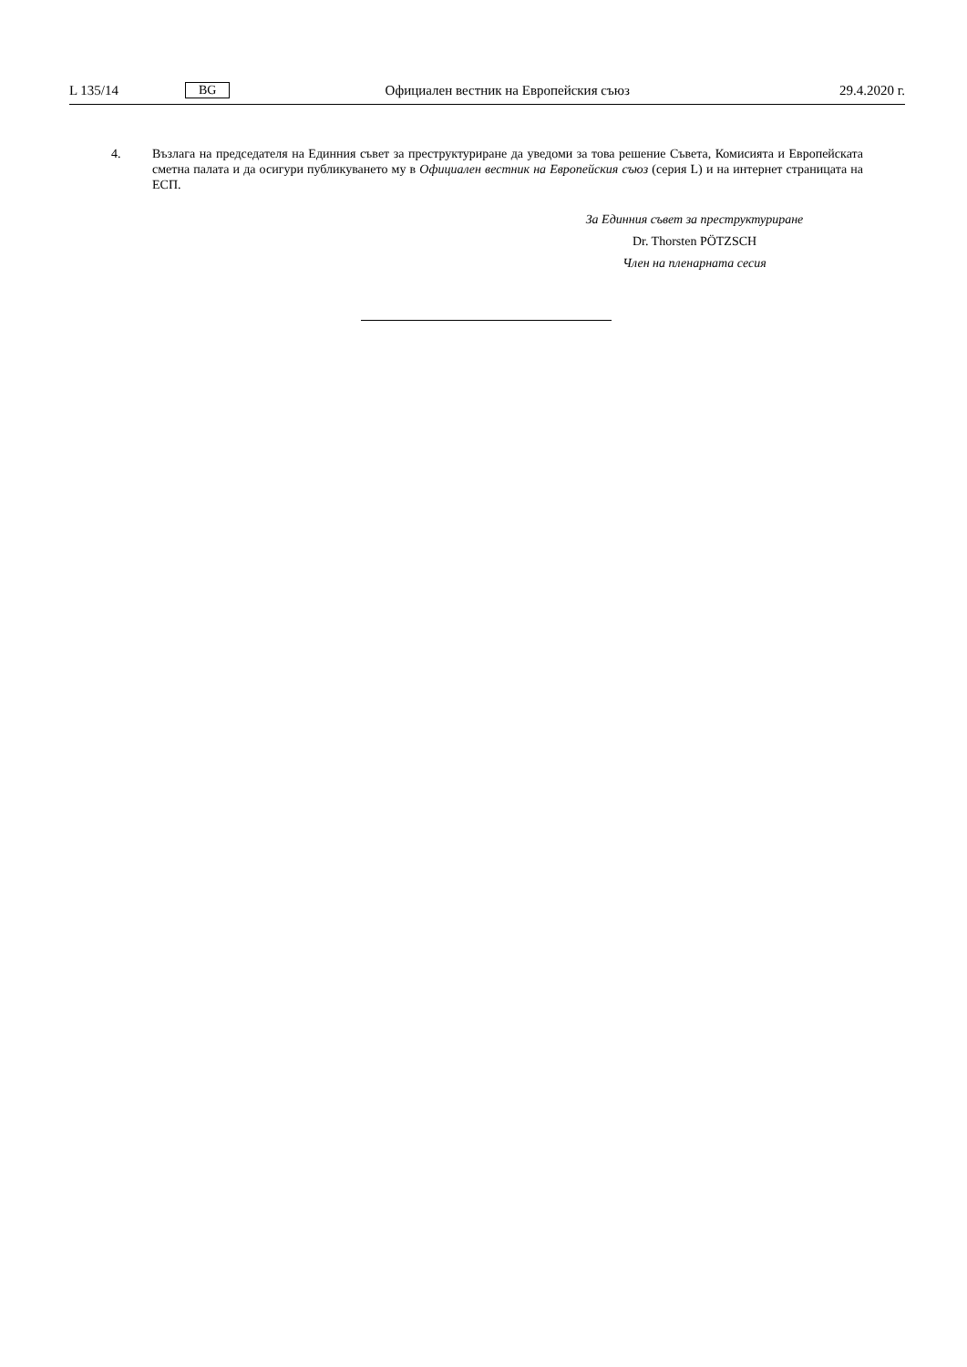L 135/14 BG Официален вестник на Европейския съюз 29.4.2020 г.
4. Възлага на председателя на Единния съвет за преструктуриране да уведоми за това решение Съвета, Комисията и Европейската сметна палата и да осигури публикуването му в Официален вестник на Европейския съюз (серия L) и на интернет страницата на ЕСП.
За Единния съвет за преструктуриране
Dr. Thorsten PÖTZSCH
Член на пленарната сесия